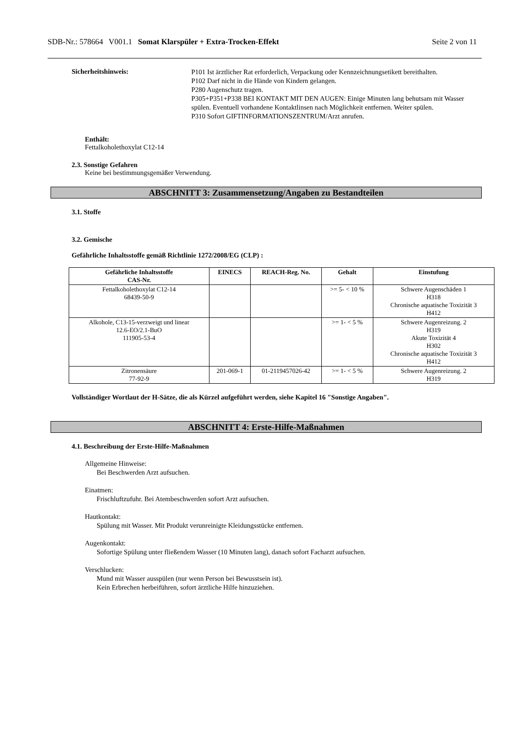SDB-Nr.: 578664 V001.1 Somat Klarspüler + Extra-Trocken-Effekt Seite 2 von 11
Sicherheitshinweis:
P101 Ist ärztlicher Rat erforderlich, Verpackung oder Kennzeichnungsetikett bereithalten.
P102 Darf nicht in die Hände von Kindern gelangen.
P280 Augenschutz tragen.
P305+P351+P338 BEI KONTAKT MIT DEN AUGEN: Einige Minuten lang behutsam mit Wasser spülen. Eventuell vorhandene Kontaktlinsen nach Möglichkeit entfernen. Weiter spülen.
P310 Sofort GIFTINFORMATIONSZENTRUM/Arzt anrufen.
Enthält:
Fettalkoholethoxylat C12-14
2.3. Sonstige Gefahren
Keine bei bestimmungsgemäßer Verwendung.
ABSCHNITT 3: Zusammensetzung/Angaben zu Bestandteilen
3.1. Stoffe
3.2. Gemische
Gefährliche Inhaltsstoffe gemäß Richtlinie 1272/2008/EG (CLP) :
| Gefährliche Inhaltsstoffe CAS-Nr. | EINECS | REACH-Reg. No. | Gehalt | Einstufung |
| --- | --- | --- | --- | --- |
| Fettalkoholethoxylat C12-14 68439-50-9 | | | >= 5- < 10 % | Schwere Augenschäden 1 H318 Chronische aquatische Toxizität 3 H412 |
| Alkohole, C13-15-verzweigt und linear 12.6-EO/2.1-BuO 111905-53-4 | | | >= 1- < 5 % | Schwere Augenreizung. 2 H319 Akute Toxizität 4 H302 Chronische aquatische Toxizität 3 H412 |
| Zitronensäure 77-92-9 | 201-069-1 | 01-2119457026-42 | >= 1- < 5 % | Schwere Augenreizung. 2 H319 |
Vollständiger Wortlaut der H-Sätze, die als Kürzel aufgeführt werden, siehe Kapitel 16 "Sonstige Angaben".
ABSCHNITT 4: Erste-Hilfe-Maßnahmen
4.1. Beschreibung der Erste-Hilfe-Maßnahmen
Allgemeine Hinweise:
Bei Beschwerden Arzt aufsuchen.
Einatmen:
Frischluftzufuhr. Bei Atembeschwerden sofort Arzt aufsuchen.
Hautkontakt:
Spülung mit Wasser. Mit Produkt verunreinigte Kleidungsstücke entfernen.
Augenkontakt:
Sofortige Spülung unter fließendem Wasser (10 Minuten lang), danach sofort Facharzt aufsuchen.
Verschlucken:
Mund mit Wasser ausspülen (nur wenn Person bei Bewusstsein ist).
Kein Erbrechen herbeiführen, sofort ärztliche Hilfe hinzuziehen.